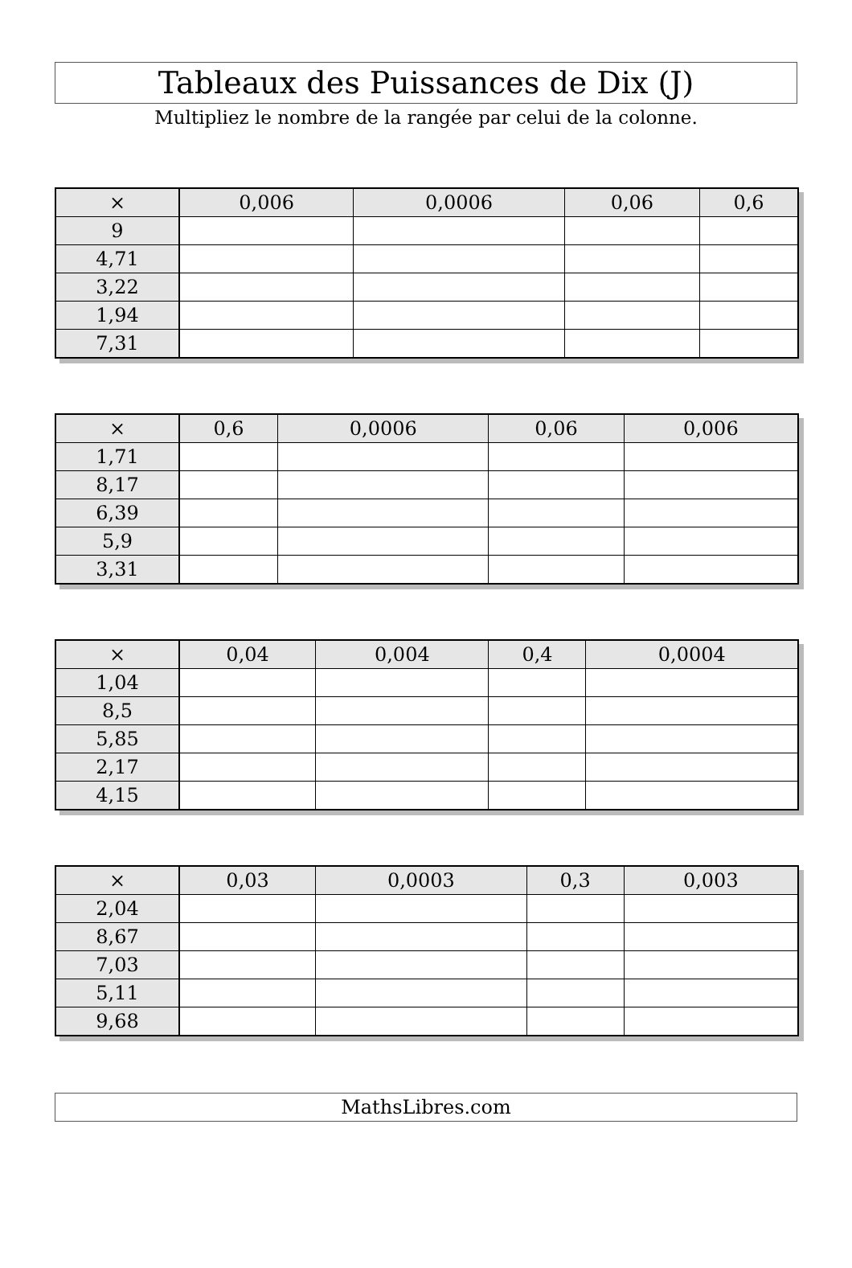Tableaux des Puissances de Dix (J)
Multipliez le nombre de la rangée par celui de la colonne.
| × | 0,006 | 0,0006 | 0,06 | 0,6 |
| --- | --- | --- | --- | --- |
| 9 | | | | |
| 4,71 | | | | |
| 3,22 | | | | |
| 1,94 | | | | |
| 7,31 | | | | |
| × | 0,6 | 0,0006 | 0,06 | 0,006 |
| --- | --- | --- | --- | --- |
| 1,71 | | | | |
| 8,17 | | | | |
| 6,39 | | | | |
| 5,9 | | | | |
| 3,31 | | | | |
| × | 0,04 | 0,004 | 0,4 | 0,0004 |
| --- | --- | --- | --- | --- |
| 1,04 | | | | |
| 8,5 | | | | |
| 5,85 | | | | |
| 2,17 | | | | |
| 4,15 | | | | |
| × | 0,03 | 0,0003 | 0,3 | 0,003 |
| --- | --- | --- | --- | --- |
| 2,04 | | | | |
| 8,67 | | | | |
| 7,03 | | | | |
| 5,11 | | | | |
| 9,68 | | | | |
MathsLibres.com